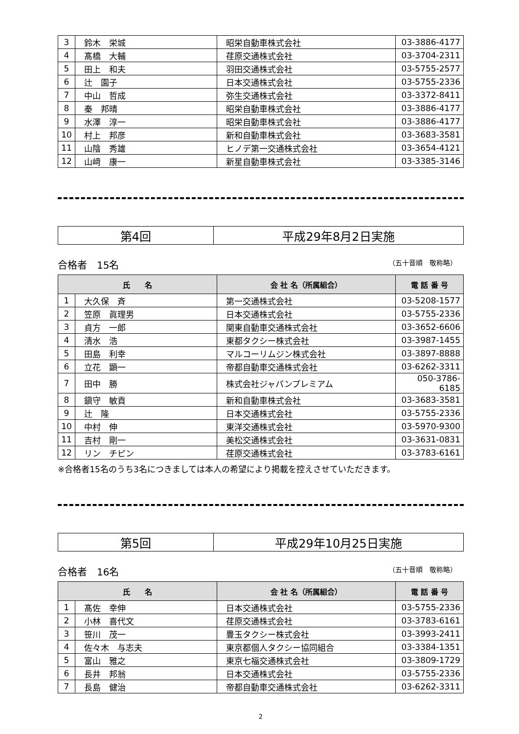| 3 | 鈴木 栄城 | 昭栄自動車株式会社 | 03-3886-4177 |
| 4 | 髙橋 大輔 | 荏原交通株式会社 | 03-3704-2311 |
| 5 | 田上 和夫 | 羽田交通株式会社 | 03-5755-2577 |
| 6 | 辻 園子 | 日本交通株式会社 | 03-5755-2336 |
| 7 | 中山 哲成 | 弥生交通株式会社 | 03-3372-8411 |
| 8 | 秦 邦晴 | 昭栄自動車株式会社 | 03-3886-4177 |
| 9 | 水澤 淳一 | 昭栄自動車株式会社 | 03-3886-4177 |
| 10 | 村上 邦彦 | 新和自動車株式会社 | 03-3683-3581 |
| 11 | 山陰 秀雄 | ヒノデ第一交通株式会社 | 03-3654-4121 |
| 12 | 山﨑 康一 | 新星自動車株式会社 | 03-3385-3146 |
| 第4回 | 平成29年8月2日実施 |
合格者　15名 （五十音順　敬称略）
| 氏 名 | | 会 社 名（所属組合） | 電 話 番 号 |
| --- | --- | --- | --- |
| 1 | 大久保 斉 | 第一交通株式会社 | 03-5208-1577 |
| 2 | 笠原 眞理男 | 日本交通株式会社 | 03-5755-2336 |
| 3 | 貞方 一郎 | 関東自動車交通株式会社 | 03-3652-6606 |
| 4 | 清水 浩 | 東都タクシー株式会社 | 03-3987-1455 |
| 5 | 田島 利幸 | マルコーリムジン株式会社 | 03-3897-8888 |
| 6 | 立花 顕一 | 帝都自動車交通株式会社 | 03-6262-3311 |
| 7 | 田中 勝 | 株式会社ジャパンプレミアム | 050-3786-6185 |
| 8 | 鎭守 敏貢 | 新和自動車株式会社 | 03-3683-3581 |
| 9 | 辻 隆 | 日本交通株式会社 | 03-5755-2336 |
| 10 | 中村 伸 | 東洋交通株式会社 | 03-5970-9300 |
| 11 | 吉村 剛一 | 美松交通株式会社 | 03-3631-0831 |
| 12 | リン チピン | 荏原交通株式会社 | 03-3783-6161 |
※合格者15名のうち3名につきましては本人の希望により掲載を控えさせていただきます。
| 第5回 | 平成29年10月25日実施 |
合格者　16名 （五十音順　敬称略）
| 氏 名 | | 会 社 名（所属組合） | 電 話 番 号 |
| --- | --- | --- | --- |
| 1 | 髙佐 幸伸 | 日本交通株式会社 | 03-5755-2336 |
| 2 | 小林 喜代文 | 荏原交通株式会社 | 03-3783-6161 |
| 3 | 笹川 茂一 | 豊玉タクシー株式会社 | 03-3993-2411 |
| 4 | 佐々木 与志夫 | 東京都個人タクシー協同組合 | 03-3384-1351 |
| 5 | 富山 雅之 | 東京七福交通株式会社 | 03-3809-1729 |
| 6 | 長井 邦翁 | 日本交通株式会社 | 03-5755-2336 |
| 7 | 長島 健治 | 帝都自動車交通株式会社 | 03-6262-3311 |
2